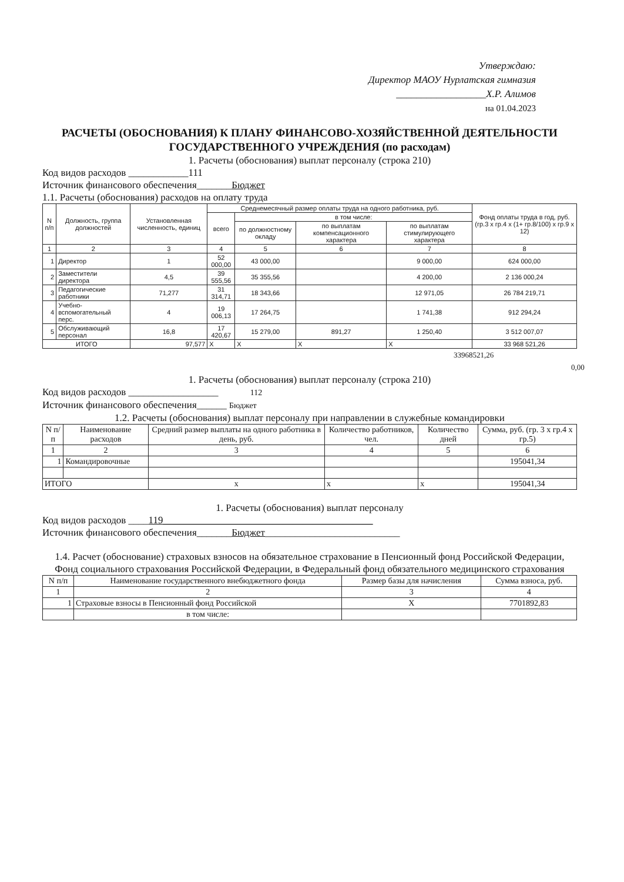Утверждаю:
Директор МАОУ Нурлатская гимназия
__________________Х.Р. Алимов
на 01.04.2023
РАСЧЕТЫ (ОБОСНОВАНИЯ) К ПЛАНУ ФИНАНСОВО-ХОЗЯЙСТВЕННОЙ ДЕЯТЕЛЬНОСТИ ГОСУДАРСТВЕННОГО УЧРЕЖДЕНИЯ (по расходам)
1. Расчеты (обоснования) выплат персоналу (строка 210)
Код видов расходов ____________111
Источник финансового обеспечения_______Бюджет
1.1. Расчеты (обоснования) расходов на оплату труда
| N п/п | Должность, группа должностей | Установленная численность, единиц | Среднемесячный размер оплаты труда на одного работника, руб. | | | | Фонд оплаты труда в год, руб. (гр.3 х гр.4 х (1+ гр.8/100) х гр.9 х 12) |
| --- | --- | --- | --- | --- | --- | --- | --- |
| | | | всего | в том числе: | | | |
| | | | | по должностному окладу | по выплатам компенсационного характера | по выплатам стимулирующего характера | |
| 1 | 2 | 3 | 4 | 5 | 6 | 7 | 8 |
| 1 | Директор | 1 | 52 000,00 | 43 000,00 | | 9 000,00 | 624 000,00 |
| 2 | Заместители директора | 4,5 | 39 555,56 | 35 355,56 | | 4 200,00 | 2 136 000,24 |
| 3 | Педагогические работники | 71,277 | 31 314,71 | 18 343,66 | | 12 971,05 | 26 784 219,71 |
| 4 | Учебно-вспомогательный перс. | 4 | 19 006,13 | 17 264,75 | | 1 741,38 | 912 294,24 |
| 5 | Обслуживающий персонал | 16,8 | 17 420,67 | 15 279,00 | 891,27 | 1 250,40 | 3 512 007,07 |
| ИТОГО | | 97,577 | X | X | X | X | 33 968 521,26 |
33968521,26 0,00
1. Расчеты (обоснования) выплат персоналу (строка 210)
Код видов расходов __________________ 112
Источник финансового обеспечения______ Бюджет
1.2. Расчеты (обоснования) выплат персоналу при направлении в служебные командировки
| N п/п | Наименование расходов | Средний размер выплаты на одного работника в день, руб. | Количество работников, чел. | Количество дней | Сумма, руб. (гр. 3 х гр.4 х гр.5) |
| --- | --- | --- | --- | --- | --- |
| 1 | 2 | 3 | 4 | 5 | 6 |
| 1 | Командировочные | | | | 195041,34 |
| ИТОГО | | х | х | х | 195041,34 |
1. Расчеты (обоснования) выплат персоналу
Код видов расходов ____119__________________________________________
Источник финансового обеспечения_______Бюджет___________________________
1.4. Расчет (обоснование) страховых взносов на обязательное страхование в Пенсионный фонд Российской Федерации, Фонд социального страхования Российской Федерации, в Федеральный фонд обязательного медицинского страхования
| N п/п | Наименование государственного внебюджетного фонда | Размер базы для начисления | Сумма взноса, руб. |
| --- | --- | --- | --- |
| 1 | 2 | 3 | 4 |
| 1 | Страховые взносы в Пенсионный фонд Российской | Х | 7701892,83 |
| | в том числе: | | |